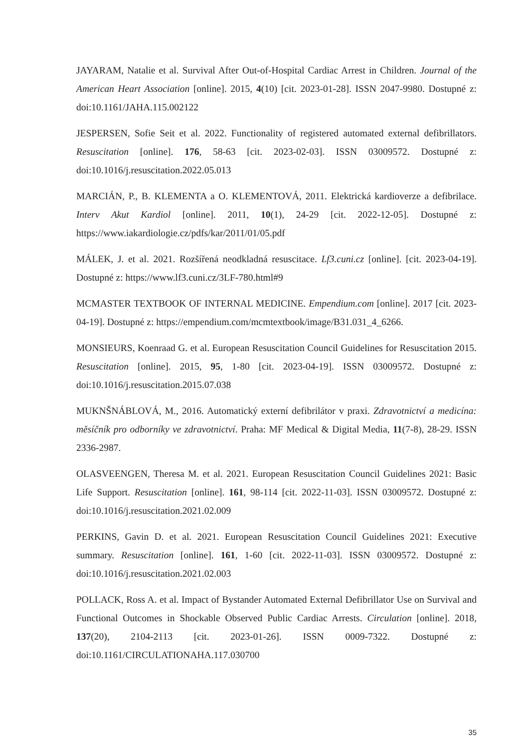JAYARAM, Natalie et al. Survival After Out-of-Hospital Cardiac Arrest in Children. Journal of the American Heart Association [online]. 2015, 4(10) [cit. 2023-01-28]. ISSN 2047-9980. Dostupné z: doi:10.1161/JAHA.115.002122
JESPERSEN, Sofie Seit et al. 2022. Functionality of registered automated external defibrillators. Resuscitation [online]. 176, 58-63 [cit. 2023-02-03]. ISSN 03009572. Dostupné z: doi:10.1016/j.resuscitation.2022.05.013
MARCIÁN, P., B. KLEMENTA a O. KLEMENTOVÁ, 2011. Elektrická kardioverze a defibrilace. Interv Akut Kardiol [online]. 2011, 10(1), 24-29 [cit. 2022-12-05]. Dostupné z: https://www.iakardiologie.cz/pdfs/kar/2011/01/05.pdf
MÁLEK, J. et al. 2021. Rozšířená neodkladná resuscitace. Lf3.cuni.cz [online]. [cit. 2023-04-19]. Dostupné z: https://www.lf3.cuni.cz/3LF-780.html#9
MCMASTER TEXTBOOK OF INTERNAL MEDICINE. Empendium.com [online]. 2017 [cit. 2023-04-19]. Dostupné z: https://empendium.com/mcmtextbook/image/B31.031_4_6266.
MONSIEURS, Koenraad G. et al. European Resuscitation Council Guidelines for Resuscitation 2015. Resuscitation [online]. 2015, 95, 1-80 [cit. 2023-04-19]. ISSN 03009572. Dostupné z: doi:10.1016/j.resuscitation.2015.07.038
MUKNŠNÁBLOVÁ, M., 2016. Automatický externí defibrilátor v praxi. Zdravotnictví a medicína: měsíčník pro odborníky ve zdravotnictví. Praha: MF Medical & Digital Media, 11(7-8), 28-29. ISSN 2336-2987.
OLASVEENGEN, Theresa M. et al. 2021. European Resuscitation Council Guidelines 2021: Basic Life Support. Resuscitation [online]. 161, 98-114 [cit. 2022-11-03]. ISSN 03009572. Dostupné z: doi:10.1016/j.resuscitation.2021.02.009
PERKINS, Gavin D. et al. 2021. European Resuscitation Council Guidelines 2021: Executive summary. Resuscitation [online]. 161, 1-60 [cit. 2022-11-03]. ISSN 03009572. Dostupné z: doi:10.1016/j.resuscitation.2021.02.003
POLLACK, Ross A. et al. Impact of Bystander Automated External Defibrillator Use on Survival and Functional Outcomes in Shockable Observed Public Cardiac Arrests. Circulation [online]. 2018, 137(20), 2104-2113 [cit. 2023-01-26]. ISSN 0009-7322. Dostupné z: doi:10.1161/CIRCULATIONAHA.117.030700
35